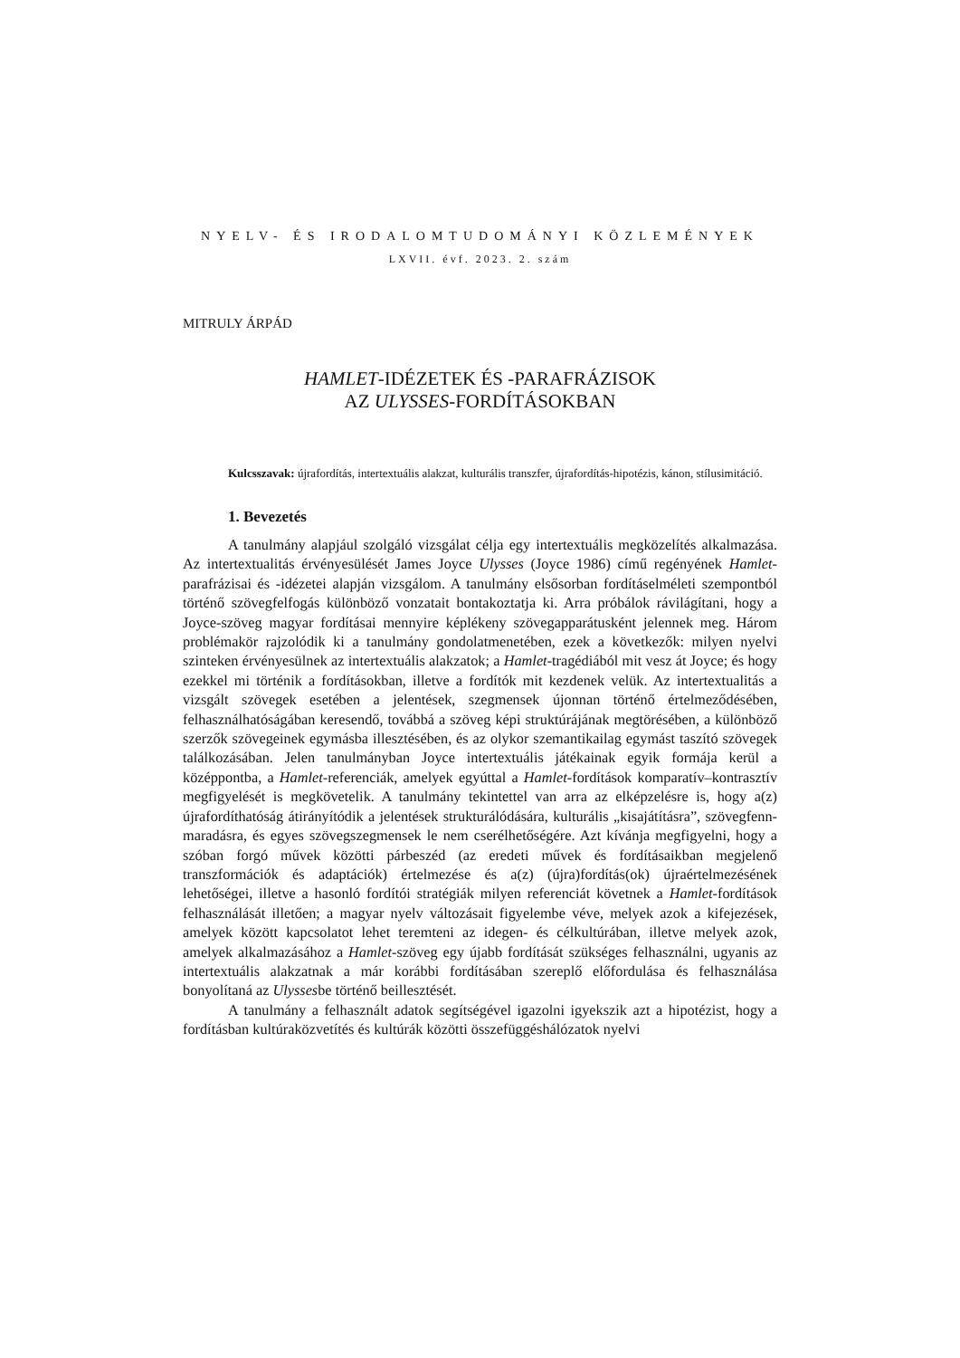NYELV- ÉS IRODALOMTUDOMÁNYI KÖZLEMÉNYEK
LXVII. évf. 2023. 2. szám
MITRULY ÁRPÁD
HAMLET-IDÉZETEK ÉS -PARAFRÁZISOK
AZ ULYSSES-FORDÍTÁSOKBAN
Kulcsszavak: újrafordítás, intertextuális alakzat, kulturális transzfer, újrafordítás-hipotézis, kánon, stílusimitáció.
1. Bevezetés
A tanulmány alapjául szolgáló vizsgálat célja egy intertextuális megközelítés alkalmazása. Az intertextualitás érvényesülését James Joyce Ulysses (Joyce 1986) című regényének Hamlet-parafrázisai és -idézetei alapján vizsgálom. A tanulmány elsősorban fordításelméleti szempontból történő szövegfelfogás különböző vonzatait bontakoztatja ki. Arra próbálok rávilágítani, hogy a Joyce-szöveg magyar fordításai mennyire képlékeny szövegapparátusként jelennek meg. Három problémakör rajzolódik ki a tanulmány gondolatmenetében, ezek a következők: milyen nyelvi szinteken érvényesülnek az intertextuális alakzatok; a Hamlet-tragédiából mit vesz át Joyce; és hogy ezekkel mi történik a fordításokban, illetve a fordítók mit kezdenek velük. Az intertextualitás a vizsgált szövegek esetében a jelentések, szegmensek újonnan történő értelmeződésében, felhasználhatóságában keresendő, továbbá a szöveg képi struktúrájának megtörésében, a különböző szerzők szövegeinek egymásba illesztésében, és az olykor szemantikailag egymást taszító szövegek találkozásában. Jelen tanulmányban Joyce intertextuális játékainak egyik formája kerül a középpontba, a Hamlet-referenciák, amelyek egyúttal a Hamlet-fordítások komparatív–kontrasztív megfigyelését is megkövetelik. A tanulmány tekintettel van arra az elképzelésre is, hogy a(z) újrafordíthatóság átirányítódik a jelentések strukturálódására, kulturális „kisajátításra”, szövegfenn­maradásra, és egyes szövegszegmensek le nem cserélhetőségére. Azt kívánja megfigyelni, hogy a szóban forgó művek közötti párbeszéd (az eredeti művek és fordításaikban megjelenő transzformációk és adaptációk) értelmezése és a(z) (újra)fordítás(ok) újraértelmezésének lehetőségei, illetve a hasonló fordítói stratégiák milyen referenciát követnek a Hamlet-fordítások felhasználását illetően; a magyar nyelv változásait figyelembe véve, melyek azok a kifejezések, amelyek között kapcsolatot lehet teremteni az idegen- és célkultúrában, illetve melyek azok, amelyek alkalmazásához a Hamlet-szöveg egy újabb fordítását szükséges felhasználni, ugyanis az intertextuális alakzatnak a már korábbi fordításában szereplő előfordulása és felhasználása bonyolítaná az Ulyssesbe történő beillesztését.
A tanulmány a felhasznált adatok segítségével igazolni igyekszik azt a hipotézist, hogy a fordításban kultúraközvetítés és kultúrák közötti összefüggéshálózatok nyelvi